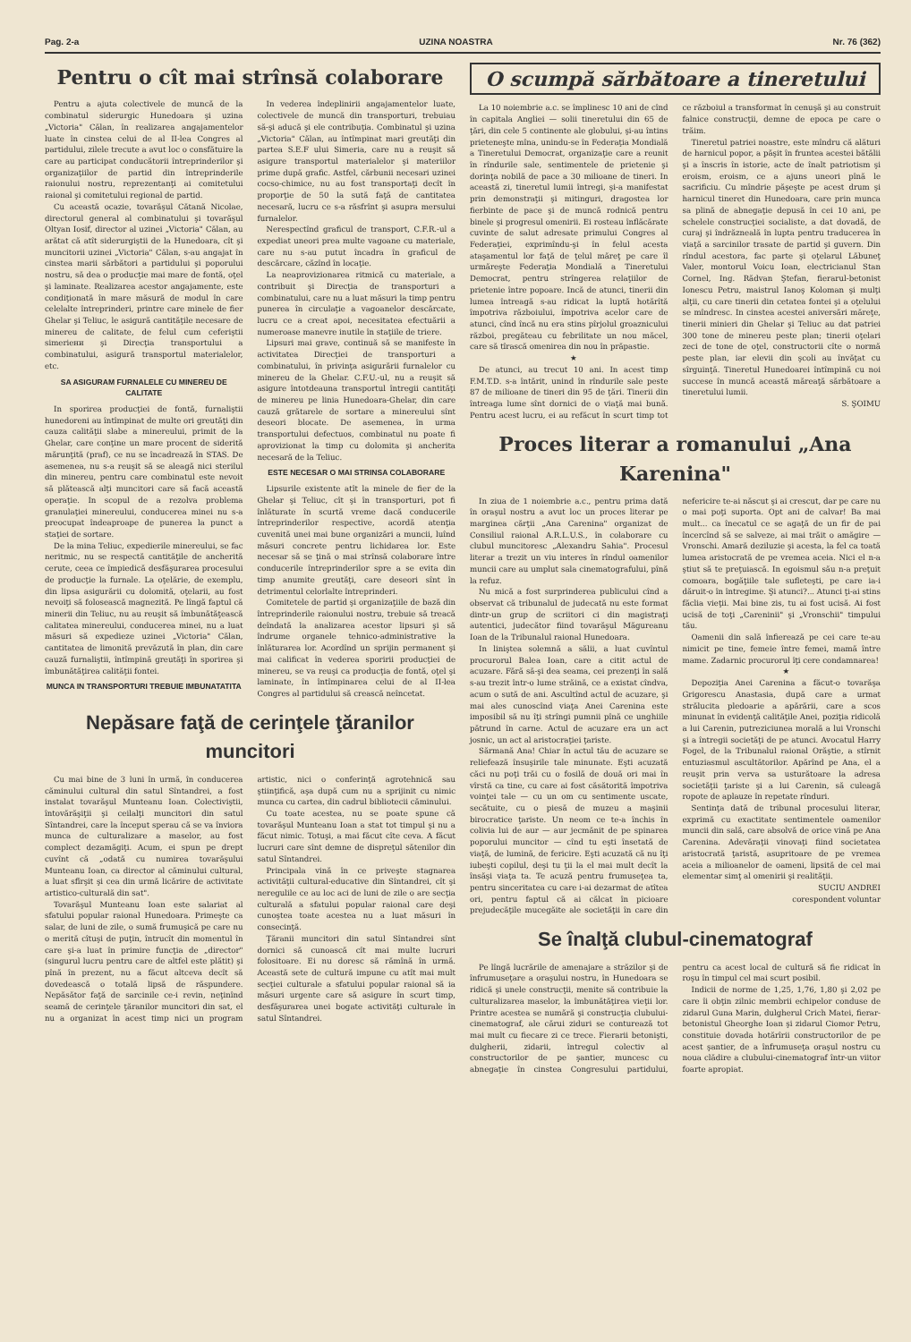Pag. 2-a UZINA NOASTRA Nr. 76 (362)
Pentru o cît mai strînsă colaborare
Pentru a ajuta colectivele de muncă de la combinatul siderurgic Hunedoara şi uzina „Victoria" Călan, în realizarea angajamentelor luate în cinstea celui de al II-lea Congres al partidului, zilele trecute a avut loc o consfătuire la care au participat conducătorii întreprinderilor şi organizaţiilor de partid din întreprinderile raionului nostru, reprezentanţi ai comitetului raional şi comitetului regional de partid.
Cu această ocazie, tovarăşul Cătană Nicolae, directorul general al combinatului şi tovarăşul Oltyan Iosif, director al uzinei „Victoria" Călan, au arătat că atît siderurgiştii de la Hunedoara, cît şi muncitorii uzinei „Victoria" Călan, s-au angajat în cinstea marii sărbători a partidului şi poporului nostru, să dea o producţie mai mare de fontă, oţel şi laminate. Realizarea acestor angajamente, este condiţionată în mare măsură de modul în care celelalte întreprinderi, printre care minele de fier Ghelar şi Teliuc, le asigură cantităţile necesare de minereu de calitate, de felul cum ceferiştii simeriени şi Direcţia transportului a combinatului, asigură transportul materialelor, etc.
SA ASIGURAM FURNALELE CU MINEREU DE CALITATE
In sporirea producţiei de fontă, furnaliştii hunedoreni au întîmpinat de multe ori greutăţi din cauza calităţii slabe a minereului, primit de la Ghelar, care conţine un mare procent de siderită mărunţită (praf), ce nu se încadrează în STAS. De asemenea, nu s-a reuşit să se aleagă nici sterilul din minereu, pentru care combinatul este nevoit să plătească alţi muncitori care să facă această operaţie. In scopul de a rezolva problema granulaţiei minereului, conducerea minei nu s-a preocupat îndeaproape de punerea la punct a staţiei de sortare.
De la mina Teliuc, expedierile minereului, se fac neritmic, nu se respectă cantităţile de ancherită cerute, ceea ce împiedică desfăşurarea procesului de producţie la furnale. La oţelărie, de exemplu, din lipsa asigurării cu dolomită, oţelarii, au fost nevoiţi să folosească magnezită. Pe lîngă faptul că minerii din Teliuc, nu au reuşit să îmbunătăţească calitatea minereului, conducerea minei, nu a luat măsuri să expedieze uzinei „Victoria" Călan, cantitatea de limonită prevăzută în plan, din care cauză furnaliştii, întîmpină greutăţi în sporirea şi îmbunătăţirea calităţii fontei.
MUNCA IN TRANSPORTURI TREBUIE IMBUNATATITA
In vederea îndeplinirii angajamentelor luate, colectivele de muncă din transporturi, trebuiau să-şi aducă şi ele contribuţia. Combinatul şi uzina „Victoria" Călan, au întîmpinat mari greutăţi din partea S.E.F ului Simeria, care nu a reuşit să asigure transportul materialelor şi materiilor prime după grafic. Astfel, cărbunii necesari uzinei cocso-chimice, nu au fost transportaţi decît în proporţie de 50 la sută faţă de cantitatea necesară, lucru ce s-a răsfrînt şi asupra mersului furnalelor.
Nerespectînd graficul de transport, C.F.R.-ul a expediat uneori prea multe vagoane cu materiale, care nu s-au putut încadra în graficul de descărcare, căzînd în locaţie.
La neaprovizionarea ritmică cu materiale, a contribuit şi Direcţia de transporturi a combinatului, care nu a luat măsuri la timp pentru punerea în circulaţie a vagoanelor descărcate, lucru ce a creat apoi, necesitatea efectuării a numeroase manevre inutile în staţiile de triere.
Lipsuri mai grave, continuă să se manifeste în activitatea Direcţiei de transporturi a combinatului, în privinţa asigurării furnalelor cu minereu de la Ghelar. C.F.U.-ul, nu a reuşit să asigure întotdeauna transportul întregii cantităţi de minereu pe linia Hunedoara-Ghelar, din care cauză grătarele de sortare a minereului sînt deseori blocate. De asemenea, în urma transportului defectuos, combinatul nu poate fi aprovizionat la timp cu dolomita şi ancherita necesară de la Teliuc.
ESTE NECESAR O MAI STRINSA COLABORARE
Lipsurile existente atît la minele de fier de la Ghelar şi Teliuc, cît şi în transporturi, pot fi înlăturate în scurtă vreme dacă conducerile întreprinderilor respective, acordă atenţia cuvenită unei mai bune organizări a muncii, luînd măsuri concrete pentru lichidarea lor. Este necesar să se ţină o mai strînsă colaborare între conducerile întreprinderilor spre a se evita din timp anumite greutăţi, care deseori sînt în detrimentul celorlalte întreprinderi.
Comitetele de partid şi organizaţiile de bază din întreprinderile raionului nostru, trebuie să treacă deîndată la analizarea acestor lipsuri şi să îndrume organele tehnico-administrative la înlăturarea lor. Acordînd un sprijin permanent şi mai calificat în vederea sporirii producţiei de minereu, se va reuşi ca producţia de fontă, oţel şi laminate, în întîmpinarea celui de al II-lea Congres al partidului să crească neîncetat.
Nepăsare faţă de cerinţele ţăranilor muncitori
Cu mai bine de 3 luni în urmă, în conducerea căminului cultural din satul Sîntandrei, a fost instalat tovarăşul Munteanu Ioan. Colectiviştii, întovărăşiţii şi ceilalţi muncitori din satul Sîntandrei, care la început sperau că se va înviora munca de culturalizare a maselor, au fost complect dezamăgiţi. Acum, ei spun pe drept cuvînt că „odată cu numirea tovarăşului Munteanu Ioan, ca director al căminului cultural, a luat sfîrşit şi cea din urmă licărire de activitate artistico-culturală din sat".
Tovarăşul Munteanu Ioan este salariat al sfatului popular raional Hunedoara. Primeşte ca salar, de luni de zile, o sumă frumuşică pe care nu o merită cîtuşi de puţin, întrucît din momentul în care şi-a luat în primire funcţia de „director" (singurul lucru pentru care de altfel este plătit) şi pînă în prezent, nu a făcut altceva decît să dovedească o totală lipsă de răspundere. Nepăsător faţă de sarcinile ce-i revin, neţinînd seamă de cerinţele ţăranilor muncitori din sat, el nu a organizat în acest timp nici un program artistic, nici o conferinţă agrotehnică sau ştiinţifică, aşa după cum nu a sprijinit cu nimic munca cu cartea, din cadrul bibliotecii căminului.
Cu toate acestea, nu se poate spune că tovarăşul Munteanu Ioan a stat tot timpul şi nu a făcut nimic. Totuşi, a mai făcut cîte ceva. A făcut lucruri care sînt demne de dispreţul sătenilor din satul Sîntandrei.
Principala vină în ce priveşte stagnarea activităţii cultural-educative din Sîntandrei, cît şi neregulile ce au loc aci de luni de zile o are secţia culturală a sfatului popular raional care deşi cunoştea toate acestea nu a luat măsuri în consecinţă.
Ţăranii muncitori din satul Sîntandrei sînt dornici să cunoască cît mai multe lucruri folositoare. Ei nu doresc să rămînă în urmă. Această sete de cultură impune cu atît mai mult secţiei culturale a sfatului popular raional să ia măsuri urgente care să asigure în scurt timp, desfăşurarea unei bogate activităţi culturale în satul Sîntandrei.
O scumpă sărbătoare a tineretului
La 10 noiembrie a.c. se împlinesc 10 ani de cînd în capitala Angliei — solii tineretului din 65 de ţări, din cele 5 continente ale globului, şi-au întins prieteneşte mîna, unindu-se în Federaţia Mondială a Tineretului Democrat, organizaţie care a reunit în rîndurile sale, sentimentele de prietenie şi dorinţa nobilă de pace a 30 milioane de tineri. In această zi, tineretul lumii întregi, şi-a manifestat prin demonstraţii şi mitinguri, dragostea lor fierbinte de pace şi de muncă rodnică pentru binele şi progresul omenirii. Ei rosteau înflăcărate cuvinte de salut adresate primului Congres al Federaţiei, exprimîndu-şi în felul acesta ataşamentul lor faţă de ţelul măreţ pe care îl urmăreşte Federaţia Mondială a Tineretului Democrat, pentru strîngerea relaţiilor de prietenie între popoare. Incă de atunci, tinerii din lumea întreagă s-au ridicat la luptă hotărîtă împotriva războiului, împotriva acelor care de atunci, cînd încă nu era stins pîrjolul groaznicului război, pregăteau cu febrilitate un nou măcel, care să tîrască omenirea din nou în prăpastie.
★
De atunci, au trecut 10 ani. In acest timp F.M.T.D. s-a întărit, unind în rîndurile sale peste 87 de milioane de tineri din 95 de ţări. Tinerii din întreaga lume sînt dornici de o viaţă mai bună. Pentru acest lucru, ei au refăcut în scurt timp tot ce războiul a transformat în cenuşă şi au construit falnice construcţii, demne de epoca pe care o trăim.
Tineretul patriei noastre, este mîndru că alături de harnicul popor, a păşit în fruntea acestei bătălii şi a înscris în istorie, acte de înalt patriotism şi eroism, eroism, ce a ajuns uneori pînă le sacrificiu. Cu mîndrie păşeşte pe acest drum şi harnicul tineret din Hunedoara, care prin munca sa plină de abnegaţie depusă în cei 10 ani, pe schelele construcţiei socialiste, a dat dovadă, de curaj şi îndrăzneală în lupta pentru traducerea în viaţă a sarcinilor trasate de partid şi guvern. Din rîndul acestora, fac parte şi oţelarul Lăbuneţ Valer, montorul Voicu Ioan, electricianul Stan Cornel, Ing. Rădvan Ştefan, fierarul-betonist Ionescu Petru, maistrul Ianoş Koloman şi mulţi alţii, cu care tinerii din cetatea fontei şi a oţelului se mîndresc. In cinstea acestei aniversări măreţe, tinerii minieri din Ghelar şi Teliuc au dat patriei 300 tone de minereu peste plan; tinerii oţelari zeci de tone de oţel, constructorii cîte o normă peste plan, iar elevii din şcoli au învăţat cu sîrguinţă. Tineretul Hunedoarei întîmpină cu noi succese în muncă această măreaţă sărbătoare a tineretului lumii.
S. ŞOIMU
Proces literar a romanului „Ana Karenina"
In ziua de 1 noiembrie a.c., pentru prima dată în oraşul nostru a avut loc un proces literar pe marginea cărţii „Ana Carenina" organizat de Consiliul raional A.R.L.U.S., în colaborare cu clubul muncitoresc „Alexandru Sahia". Procesul literar a trezit un viu interes în rîndul oamenilor muncii care au umplut sala cinematografului, pînă la refuz.
Nu mică a fost surprinderea publicului cînd a observat că tribunalul de judecată nu este format dintr-un grup de scriitori ci din magistraţi autentici, judecător fiind tovarăşul Măgureanu Ioan de la Tribunalul raional Hunedoara.
In liniştea solemnă a sălii, a luat cuvîntul procurorul Balea Ioan, care a citit actul de acuzare. Fără să-şi dea seama, cei prezenţi în sală s-au trezit într-o lume străină, ce a existat cîndva, acum o sută de ani. Ascultînd actul de acuzare, şi mai ales cunoscînd viaţa Anei Carenina este imposibil să nu îţi strîngi pumnii pînă ce unghiile pătrund în carne. Actul de acuzare era un act josnic, un act al aristocraţiei ţariste.
Sărmană Ana! Chiar în actul tău de acuzare se reliefează însuşirile tale minunate. Eşti acuzată căci nu poţi trăi cu o fosilă de două ori mai în vîrstă ca tine, cu care ai fost căsătorită împotriva voinţei tale — cu un om cu sentimente uscate, secătuite, cu o piesă de muzeu a maşinii birocratice ţariste. Un neom ce te-a închis în colivia lui de aur — aur jecmănit de pe spinarea poporului muncitor — cînd tu eşti însetată de viaţă, de lumină, de fericire. Eşti acuzată că nu îţi iubeşti copilul, deşi tu ţii la el mai mult decît la însăşi viaţa ta. Te acuză pentru frumuseţea ta, pentru sinceritatea cu care i-ai dezarmat de atîtea ori, pentru faptul că ai călcat în picioare prejudecăţile mucegăite ale societăţii în care din nefericire te-ai născut şi ai crescut, dar pe care nu o mai poţi suporta. Opt ani de calvar! Ba mai mult... ca înecatul ce se agaţă de un fir de pai încercînd să se salveze, ai mai trăit o amăgire — Vronschi. Amară deziluzie şi acesta, la fel ca toată lumea aristocrată de pe vremea aceia. Nici el n-a ştiut să te preţuiască. In egoismul său n-a preţuit comoara, bogăţiile tale sufleteşti, pe care ia-i dăruit-o în întregime. Şi atunci?... Atunci ţi-ai stins făclia vieţii. Mai bine zis, tu ai fost ucisă. Ai fost ucisă de toţi „Careninii" şi „Vronschii" timpului tău.
Oamenii din sală înfierează pe cei care te-au nimicit pe tine, femeie între femei, mamă între mame. Zadarnic procurorul îţi cere condamnarea!
★
Depoziţia Anei Carenina a făcut-o tovarăşa Grigorescu Anastasia, după care a urmat strălucita pledoarie a apărării, care a scos minunat în evidenţă calităţile Anei, poziţia ridicolă a lui Carenin, putreziciunea morală a lui Vronschi şi a întregii societăţi de pe atunci. Avocatul Harry Fogel, de la Tribunalul raional Orăştie, a stîrnit entuziasmul ascultătorilor. Apărînd pe Ana, el a reuşit prin verva sa usturătoare la adresa societăţii ţariste şi a lui Carenin, să culeagă ropote de aplauze în repetate rînduri.
Sentinţa dată de tribunal procesului literar, exprimă cu exactitate sentimentele oamenilor muncii din sală, care absolvă de orice vină pe Ana Carenina. Adevăraţii vinovaţi fiind societatea aristocrată ţaristă, asupritoare de pe vremea aceia a milioanelor de oameni, lipsită de cel mai elementar simţ al omenirii şi realităţii.
SUCIU ANDREI
corespondent voluntar
Se înalţă clubul-cinematograf
Pe lîngă lucrările de amenajare a străzilor şi de înfrumuseţare a oraşului nostru, în Hunedoara se ridică şi unele construcţii, menite să contribuie la culturalizarea maselor, la îmbunătăţirea vieţii lor. Printre acestea se numără şi construcţia clubului-cinematograf, ale cărui ziduri se conturează tot mai mult cu fiecare zi ce trece. Fierarii betonişti, dulgherii, zidarii, întregul colectiv al constructorilor de pe şantier, muncesc cu abnegaţie în cinstea Congresului partidului, pentru ca acest local de cultură să fie ridicat în roşu în timpul cel mai scurt posibil.
Indicii de norme de 1,25, 1,76, 1,80 şi 2,02 pe care îi obţin zilnic membrii echipelor conduse de zidarul Guna Marin, dulgherul Crich Matei, fierar-betonistul Gheorghe Ioan şi zidarul Ciomor Petru, constituie dovada hotărîrii constructorilor de pe acest şantier, de a înfrumuseţa oraşul nostru cu noua clădire a clubului-cinematograf într-un viitor foarte apropiat.